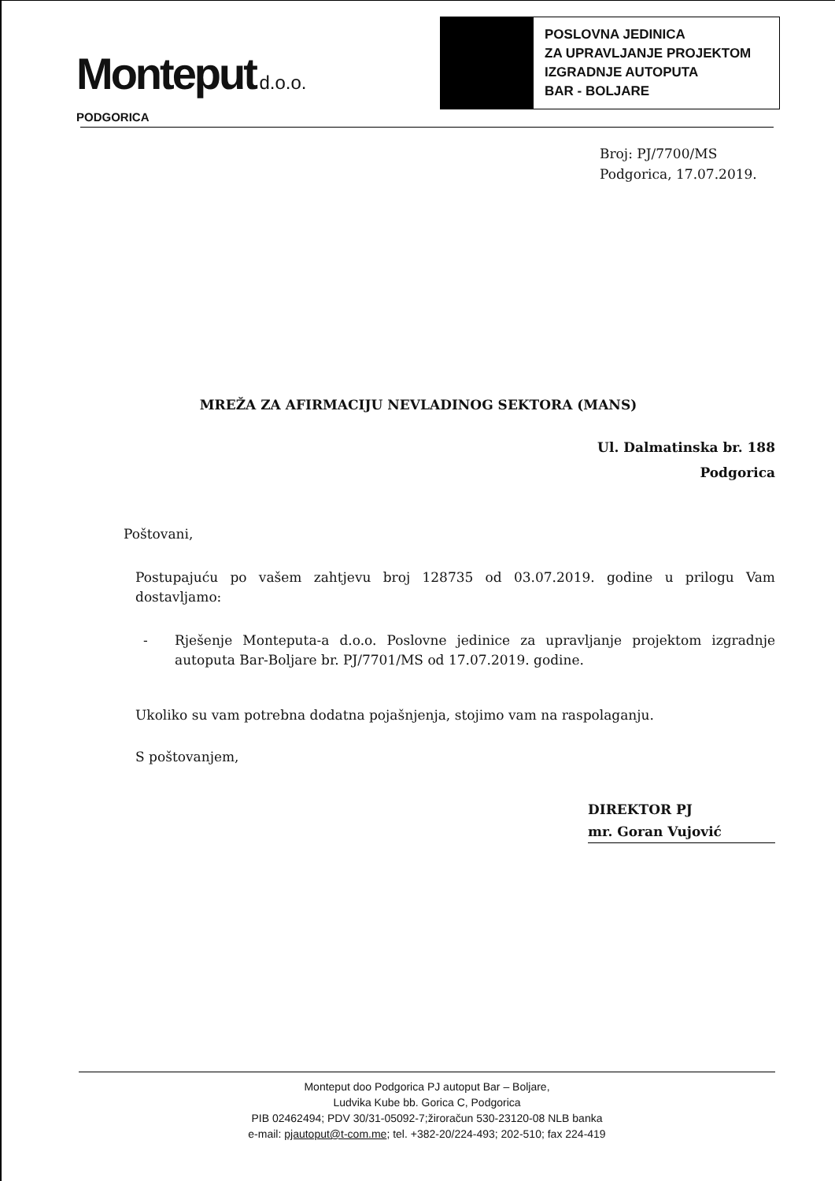Monteput d.o.o.
PODGORICA
POSLOVNA JEDINICA
ZA UPRAVLJANJE PROJEKTOM
IZGRADNJE AUTOPUTA
BAR - BOLJARE
Broj: PJ/7700/MS
Podgorica, 17.07.2019.
MREŽA ZA AFIRMACIJU NEVLADINOG SEKTORA (MANS)
Ul. Dalmatinska br. 188
Podgorica
Poštovani,
Postupajuću po vašem zahtjevu broj 128735 od 03.07.2019. godine u prilogu Vam dostavljamo:
- Rješenje Monteputa-a d.o.o. Poslovne jedinice za upravljanje projektom izgradnje autoputa Bar-Boljare br. PJ/7701/MS od 17.07.2019. godine.
Ukoliko su vam potrebna dodatna pojašnjenja, stojimo vam na raspolaganju.
S poštovanjem,
DIREKTOR PJ
mr. Goran Vujović
Monteput doo Podgorica PJ autoput Bar – Boljare,
Ludvika Kube bb. Gorica C, Podgorica
PIB 02462494; PDV 30/31-05092-7;žiroračun 530-23120-08 NLB banka
e-mail: pjautoput@t-com.me; tel. +382-20/224-493; 202-510; fax 224-419